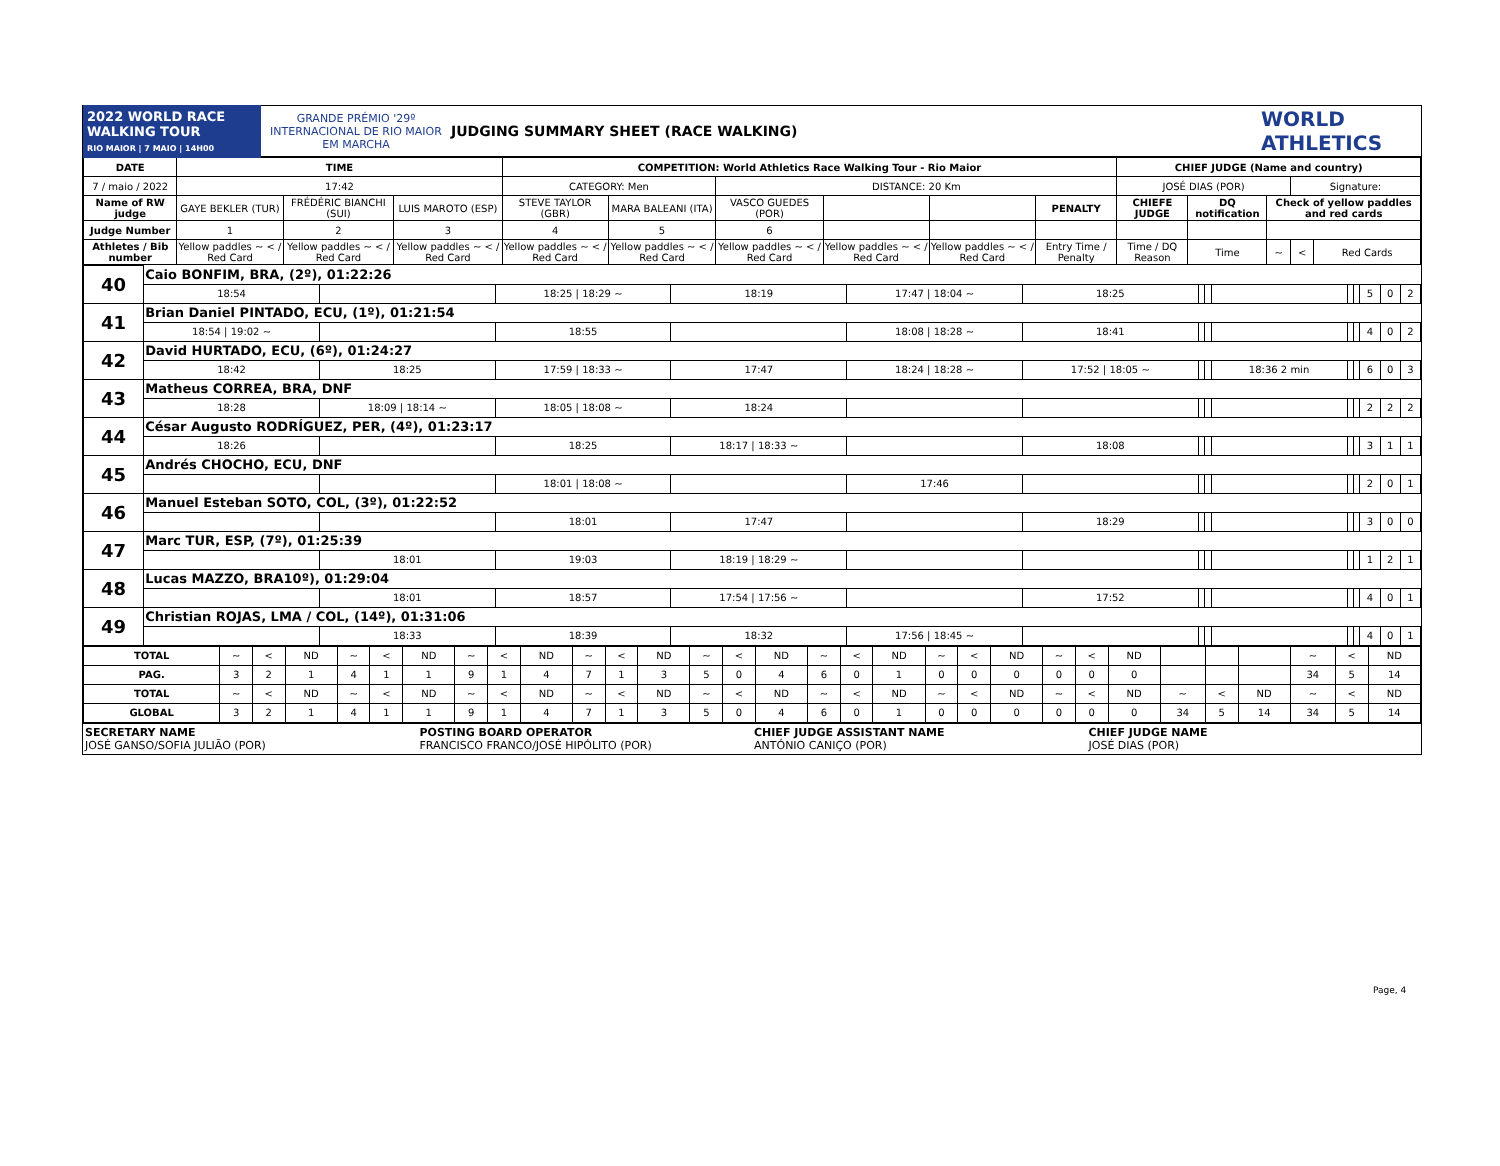2022 WORLD RACE WALKING TOUR
RIO MAIOR | 7 MAIO | 14H00
GRANDE PRÉMIO '29º INTERNACIONAL DE RIO MAIOR EM MARCHA
JUDGING SUMMARY SHEET (RACE WALKING)
WORLD ATHLETICS
| DATE | TIME | | | COMPETITION: World Athletics Race Walking Tour - Rio Maior | | | | | | CHIEF JUDGE (Name and country) | | | | |
| --- | --- | --- | --- | --- | --- | --- | --- | --- | --- | --- | --- | --- | --- | --- |
| 7 / maio / 2022 | 17:42 | | | CATEGORY: Men | | DISTANCE: 20 Km | | | | JOSÉ DIAS (POR) | | | Signature: | |
| Name of RW judge | GAYE BEKLER (TUR) | FRÉDÉRIC BIANCHI (SUI) | LUIS MAROTO (ESP) | STEVE TAYLOR (GBR) | MARA BALEANI (ITA) | VASCO GUEDES (POR) | | | PENALTY | CHIEFE JUDGE | DQ notification | Check of yellow paddles and red cards | | |
| Judge Number | 1 | 2 | 3 | 4 | 5 | 6 | | | | | | | | |
| Athletes / Bib number | Yellow paddles ~ < / Red Card | Yellow paddles ~ < / Red Card | Yellow paddles ~ < / Red Card | Yellow paddles ~ < / Red Card | Yellow paddles ~ < / Red Card | Yellow paddles ~ < / Red Card | Yellow paddles ~ < / Red Card | Yellow paddles ~ < / Red Card | Entry Time / Penalty | Time / DQ Reason | Time | ~ | < | Red Cards |
| 40 | Caio BONFIM, BRA, (2º), 01:22:26 | | | | | | | | | | | | | |
| | 18:54 | | 18:25 / 18:29 ~ | 18:19 | 17:47 / 18:04 ~ | 18:25 | | | | | | 5 | 0 | 2 |
| 41 | Brian Daniel PINTADO, ECU, (1º), 01:21:54 | | | | | | | | | | | | | |
| | 18:54 / 19:02 ~ | | 18:55 | | 18:08 / 18:28 ~ | 18:41 | | | | | | 4 | 0 | 2 |
| 42 | David HURTADO, ECU, (6º), 01:24:27 | | | | | | | | | | | | | |
| | 18:42 | 18:25 | 17:59 / 18:33 ~ | 17:47 | 18:24 / 18:28 ~ | 17:52 / 18:05 ~ | | | 18:36 2 min | | | 6 | 0 | 3 |
| 43 | Matheus CORREA, BRA, DNF | | | | | | | | | | | | | |
| | 18:28 | 18:09 / 18:14 ~ | 18:05 / 18:08 ~ | 18:24 | | | | | | | | 2 | 2 | 2 |
| 44 | César Augusto RODRÍGUEZ, PER, (4º), 01:23:17 | | | | | | | | | | | | | |
| | 18:26 | | 18:25 | 18:17 / 18:33 ~ | | 18:08 | | | | | | 3 | 1 | 1 |
| 45 | Andrés CHOCHO, ECU, DNF | | | | | | | | | | | | | |
| | | | 18:01 / 18:08 ~ | | 17:46 | | | | | | | 2 | 0 | 1 |
| 46 | Manuel Esteban SOTO, COL, (3º), 01:22:52 | | | | | | | | | | | | | |
| | | | 18:01 | 17:47 | | 18:29 | | | | | | 3 | 0 | 0 |
| 47 | Marc TUR, ESP, (7º), 01:25:39 | | | | | | | | | | | | | |
| | | 18:01 | 19:03 | 18:19 / 18:29 ~ | | | | | | | | 1 | 2 | 1 |
| 48 | Lucas MAZZO, BRA10º), 01:29:04 | | | | | | | | | | | | | |
| | | 18:01 | 18:57 | 17:54 / 17:56 ~ | | 17:52 | | | | | | 4 | 0 | 1 |
| 49 | Christian ROJAS, LMA / COL, (14º), 01:31:06 | | | | | | | | | | | | | |
| | | 18:33 | 18:39 | 18:32 | 17:56 / 18:45 ~ | | | | | | | 4 | 0 | 1 |
| TOTAL | ~ | < | ND | ~ | < | ND | ~ | < | ND | ~ | < | ND | ~ | < | ND | ~ | < | ND | ~ | < | ND | ~ | < | ND | | | | ~ | < | ND |
| PAG. | 3 | 2 | 1 | 4 | 1 | 1 | 9 | 1 | 4 | 7 | 1 | 3 | 5 | 0 | 4 | 6 | 0 | 1 | 0 | 0 | 0 | 0 | 0 | 0 | | | | 34 | 5 | 14 |
| TOTAL | ~ | < | ND | ~ | < | ND | ~ | < | ND | ~ | < | ND | ~ | < | ND | ~ | < | ND | ~ | < | ND | ~ | < | ND | ~ | < | ND | ~ | < | ND |
| GLOBAL | 3 | 2 | 1 | 4 | 1 | 1 | 9 | 1 | 4 | 7 | 1 | 3 | 5 | 0 | 4 | 6 | 0 | 1 | 0 | 0 | 0 | 0 | 0 | 0 | 34 | 5 | 14 | 34 | 5 | 14 |
SECRETARY NAME
JOSÉ GANSO/SOFIA JULIÃO (POR)
POSTING BOARD OPERATOR
FRANCISCO FRANCO/JOSÉ HIPÓLITO (POR)
CHIEF JUDGE ASSISTANT NAME
ANTÓNIO CANIÇO (POR)
CHIEF JUDGE NAME
JOSÉ DIAS (POR)
Page, 4